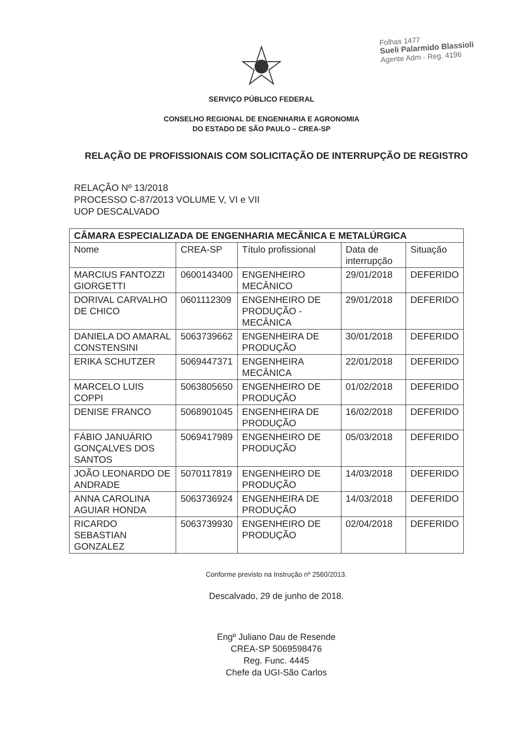Folhas 1477
Sueli Palarmido Blassioli
Agente Adm - Reg. 4196
SERVIÇO PÚBLICO FEDERAL
CONSELHO REGIONAL DE ENGENHARIA E AGRONOMIA
DO ESTADO DE SÃO PAULO – CREA-SP
RELAÇÃO DE PROFISSIONAIS COM SOLICITAÇÃO DE INTERRUPÇÃO DE REGISTRO
RELAÇÃO Nº 13/2018
PROCESSO C-87/2013 VOLUME V, VI e VII
UOP DESCALVADO
| CÂMARA ESPECIALIZADA DE ENGENHARIA MECÂNICA E METALÚRGICA | | | | |
| --- | --- | --- | --- | --- |
| Nome | CREA-SP | Título profissional | Data de interrupção | Situação |
| MARCIUS FANTOZZI GIORGETTI | 0600143400 | ENGENHEIRO MECÂNICO | 29/01/2018 | DEFERIDO |
| DORIVAL CARVALHO DE CHICO | 0601112309 | ENGENHEIRO DE PRODUÇÃO - MECÂNICA | 29/01/2018 | DEFERIDO |
| DANIELA DO AMARAL CONSTENSINI | 5063739662 | ENGENHEIRA DE PRODUÇÃO | 30/01/2018 | DEFERIDO |
| ERIKA SCHUTZER | 5069447371 | ENGENHEIRA MECÂNICA | 22/01/2018 | DEFERIDO |
| MARCELO LUIS COPPI | 5063805650 | ENGENHEIRO DE PRODUÇÃO | 01/02/2018 | DEFERIDO |
| DENISE FRANCO | 5068901045 | ENGENHEIRA DE PRODUÇÃO | 16/02/2018 | DEFERIDO |
| FÁBIO JANUÁRIO GONÇALVES DOS SANTOS | 5069417989 | ENGENHEIRO DE PRODUÇÃO | 05/03/2018 | DEFERIDO |
| JOÃO LEONARDO DE ANDRADE | 5070117819 | ENGENHEIRO DE PRODUÇÃO | 14/03/2018 | DEFERIDO |
| ANNA CAROLINA AGUIAR HONDA | 5063736924 | ENGENHEIRA DE PRODUÇÃO | 14/03/2018 | DEFERIDO |
| RICARDO SEBASTIAN GONZALEZ | 5063739930 | ENGENHEIRO DE PRODUÇÃO | 02/04/2018 | DEFERIDO |
Conforme previsto na Instrução nº 2560/2013.
Descalvado, 29 de junho de 2018.
Engº Juliano Dau de Resende
CREA-SP 5069598476
Reg. Func. 4445
Chefe da UGI-São Carlos